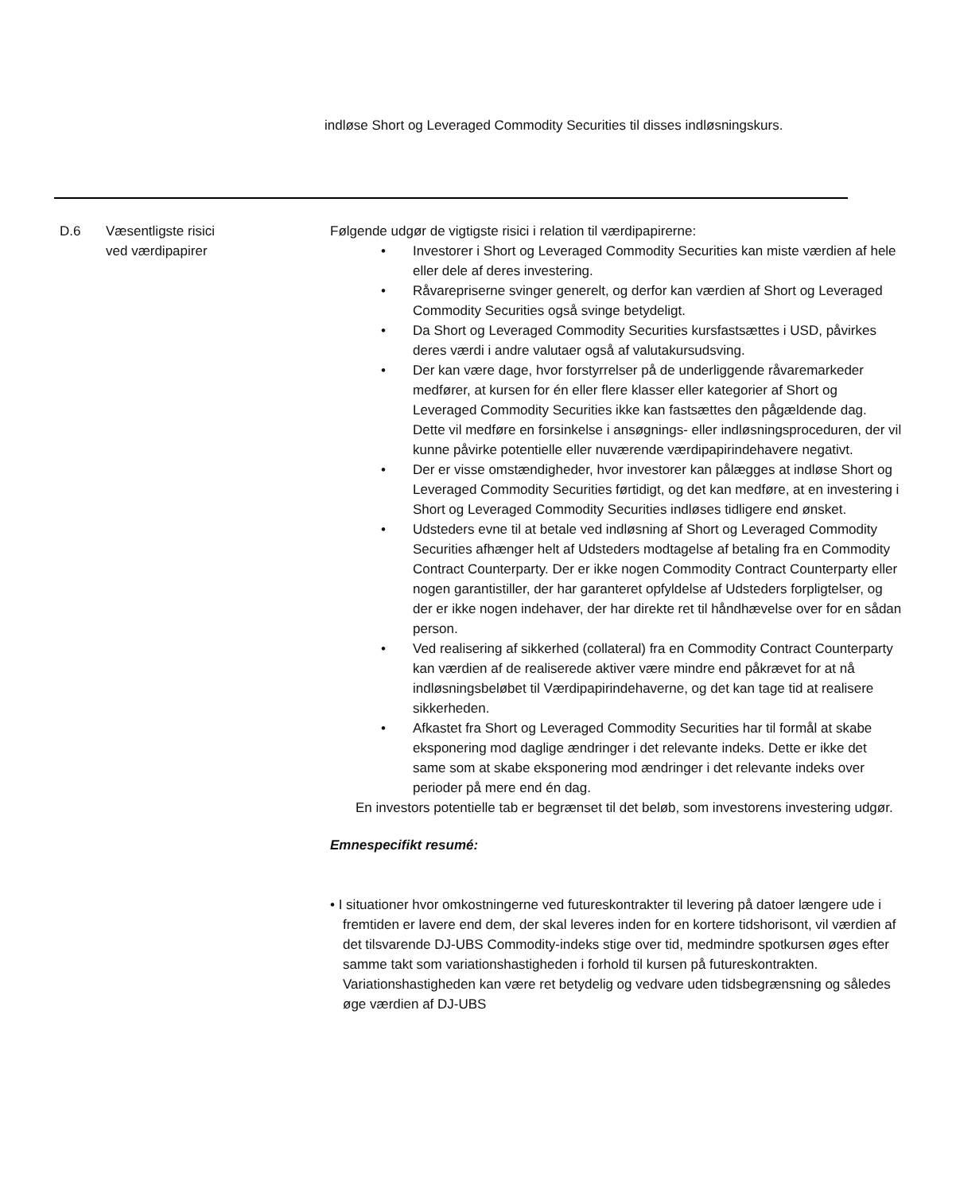indløse Short og Leveraged Commodity Securities til disses indløsningskurs.
| D.6 | Væsentligste risici ved værdipapirer | Følgende udgør de vigtigste risici i relation til værdipapirerne: • Investorer i Short og Leveraged Commodity Securities kan miste værdien af hele eller dele af deres investering. • Råvarepriserne svinger generelt, og derfor kan værdien af Short og Leveraged Commodity Securities også svinge betydeligt. • Da Short og Leveraged Commodity Securities kursfastsættes i USD, påvirkes deres værdi i andre valutaer også af valutakursudsving. • Der kan være dage, hvor forstyrrelser på de underliggende råvaremarkeder medfører, at kursen for én eller flere klasser eller kategorier af Short og Leveraged Commodity Securities ikke kan fastsættes den pågældende dag. Dette vil medføre en forsinkelse i ansøgnings- eller indløsningsproceduren, der vil kunne påvirke potentielle eller nuværende værdipapirindehavere negativt. • Der er visse omstændigheder, hvor investorer kan pålægges at indløse Short og Leveraged Commodity Securities førtidigt, og det kan medføre, at en investering i Short og Leveraged Commodity Securities indløses tidligere end ønsket. • Udsteders evne til at betale ved indløsning af Short og Leveraged Commodity Securities afhænger helt af Udsteders modtagelse af betaling fra en Commodity Contract Counterparty. Der er ikke nogen Commodity Contract Counterparty eller nogen garantistiller, der har garanteret opfyldelse af Udsteders forpligtelser, og der er ikke nogen indehaver, der har direkte ret til håndhævelse over for en sådan person. • Ved realisering af sikkerhed (collateral) fra en Commodity Contract Counterparty kan værdien af de realiserede aktiver være mindre end påkrævet for at nå indløsningsbeløbet til Værdipapirindehaverne, og det kan tage tid at realisere sikkerheden. • Afkastet fra Short og Leveraged Commodity Securities har til formål at skabe eksponering mod daglige ændringer i det relevante indeks. Dette er ikke det same som at skabe eksponering mod ændringer i det relevante indeks over perioder på mere end én dag. En investors potentielle tab er begrænset til det beløb, som investorens investering udgør. Emnespecifikt resumé: • I situationer hvor omkostningerne ved futureskontrakter til levering på datoer længere ude i fremtiden er lavere end dem, der skal leveres inden for en kortere tidshorisont, vil værdien af det tilsvarende DJ-UBS Commodity-indeks stige over tid, medmindre spotkursen øges efter samme takt som variationshastigheden i forhold til kursen på futureskontrakten. Variationshastigheden kan være ret betydelig og vedvare uden tidsbegrænsning og således øge værdien af DJ-UBS |